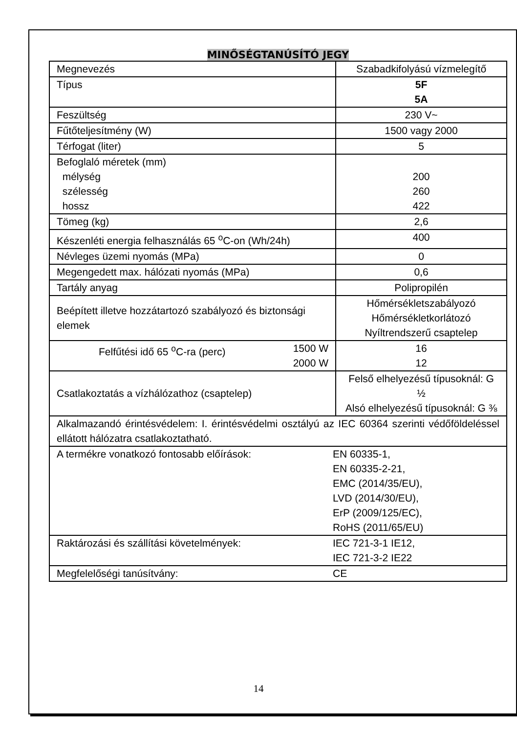MINŐSÉGTANÚSÍTÓ JEGY
| Megnevezés | Szabadkifolyású vízmelegítő |
| Típus | 5F 5A |
| Feszültség | 230 V~ |
| Fűtőteljesítmény (W) | 1500 vagy 2000 |
| Térfogat (liter) | 5 |
| Befoglaló méretek (mm) mélység szélesség hossz | 200 260 422 |
| Tömeg (kg) | 2,6 |
| Készenléti energia felhasználás 65 <sup>o</sup>C-on (Wh/24h) | 400 |
| Névleges üzemi nyomás (MPa) | 0 |
| Megengedett max. hálózati nyomás (MPa) | 0,6 |
| Tartály anyag | Polipropilén |
| Beépített illetve hozzátartozó szabályozó és biztonsági elemek | Hőmérsékletszabályozó Hőmérsékletkorlátozó Nyíltrendszerű csaptelep |
| Felfűtési idő 65 <sup>o</sup>C-ra (perc) 1500 W 2000 W | 16 12 |
| Csatlakoztatás a vízhálózathoz (csaptelep) | Felső elhelyezésű típusoknál: G ½ Alsó elhelyezésű típusoknál: G ⅜ |
| Alkalmazandó érintésvédelem: I. érintésvédelmi osztályú az IEC 60364 szerinti védőföldeléssel ellátott hálózatra csatlakoztatható. | |
| A termékre vonatkozó fontosabb előírások: EN 60335-1, EN 60335-2-21, EMC (2014/35/EU), LVD (2014/30/EU), ErP (2009/125/EC), RoHS (2011/65/EU) | |
| Raktározási és szállítási követelmények: IEC 721-3-1 IE12, IEC 721-3-2 IE22 | |
| Megfelelőségi tanúsítvány: CE | |
14